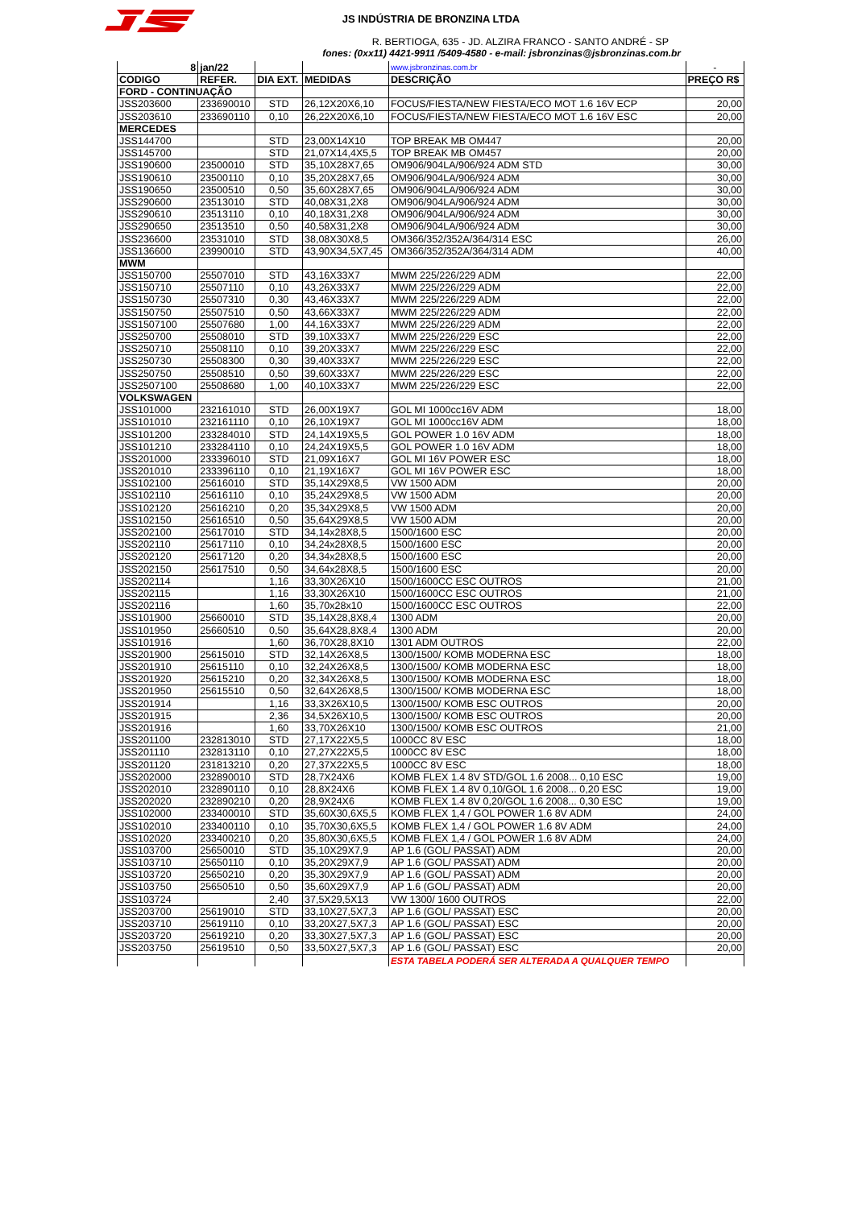JS INDÚSTRIA DE BRONZINA LTDA
R. BERTIOGA, 635 - JD. ALZIRA FRANCO - SANTO ANDRÉ - SP
fones: (0xx11) 4421-9911 /5409-4580 - e-mail: jsbronzinas@jsbronzinas.com.br
| 8 | jan/22 | | | www.jsbronzinas.com.br | - |
| CODIGO | REFER. | DIA EXT. | MEDIDAS | DESCRIÇÃO | PREÇO R$ |
| FORD - CONTINUAÇÃO | | | | | |
| JSS203600 | 233690010 | STD | 26,12X20X6,10 | FOCUS/FIESTA/NEW FIESTA/ECO MOT 1.6 16V ECP | 20,00 |
| JSS203610 | 233690110 | 0,10 | 26,22X20X6,10 | FOCUS/FIESTA/NEW FIESTA/ECO MOT 1.6 16V ESC | 20,00 |
| MERCEDES | | | | | |
| JSS144700 | | STD | 23,00X14X10 | TOP BREAK MB OM447 | 20,00 |
| JSS145700 | | STD | 21,07X14,4X5,5 | TOP BREAK MB OM457 | 20,00 |
| JSS190600 | 23500010 | STD | 35,10X28X7,65 | OM906/904LA/906/924 ADM STD | 30,00 |
| JSS190610 | 23500110 | 0,10 | 35,20X28X7,65 | OM906/904LA/906/924 ADM | 30,00 |
| JSS190650 | 23500510 | 0,50 | 35,60X28X7,65 | OM906/904LA/906/924 ADM | 30,00 |
| JSS290600 | 23513010 | STD | 40,08X31,2X8 | OM906/904LA/906/924 ADM | 30,00 |
| JSS290610 | 23513110 | 0,10 | 40,18X31,2X8 | OM906/904LA/906/924 ADM | 30,00 |
| JSS290650 | 23513510 | 0,50 | 40,58X31,2X8 | OM906/904LA/906/924 ADM | 30,00 |
| JSS236600 | 23531010 | STD | 38,08X30X8,5 | OM366/352/352A/364/314 ESC | 26,00 |
| JSS136600 | 23990010 | STD | 43,90X34,5X7,45 | OM366/352/352A/364/314 ADM | 40,00 |
| MWM | | | | | |
| JSS150700 | 25507010 | STD | 43,16X33X7 | MWM 225/226/229 ADM | 22,00 |
| JSS150710 | 25507110 | 0,10 | 43,26X33X7 | MWM 225/226/229 ADM | 22,00 |
| JSS150730 | 25507310 | 0,30 | 43,46X33X7 | MWM 225/226/229 ADM | 22,00 |
| JSS150750 | 25507510 | 0,50 | 43,66X33X7 | MWM 225/226/229 ADM | 22,00 |
| JSS1507100 | 25507680 | 1,00 | 44,16X33X7 | MWM 225/226/229 ADM | 22,00 |
| JSS250700 | 25508010 | STD | 39,10X33X7 | MWM 225/226/229 ESC | 22,00 |
| JSS250710 | 25508110 | 0,10 | 39,20X33X7 | MWM 225/226/229 ESC | 22,00 |
| JSS250730 | 25508300 | 0,30 | 39,40X33X7 | MWM 225/226/229 ESC | 22,00 |
| JSS250750 | 25508510 | 0,50 | 39,60X33X7 | MWM 225/226/229 ESC | 22,00 |
| JSS2507100 | 25508680 | 1,00 | 40,10X33X7 | MWM 225/226/229 ESC | 22,00 |
| VOLKSWAGEN | | | | | |
| JSS101000 | 232161010 | STD | 26,00X19X7 | GOL MI 1000cc16V ADM | 18,00 |
| JSS101010 | 232161110 | 0,10 | 26,10X19X7 | GOL MI 1000cc16V ADM | 18,00 |
| JSS101200 | 233284010 | STD | 24,14X19X5,5 | GOL POWER 1.0 16V ADM | 18,00 |
| JSS101210 | 233284110 | 0,10 | 24,24X19X5,5 | GOL POWER 1.0 16V ADM | 18,00 |
| JSS201000 | 233396010 | STD | 21,09X16X7 | GOL MI 16V POWER ESC | 18,00 |
| JSS201010 | 233396110 | 0,10 | 21,19X16X7 | GOL MI 16V POWER ESC | 18,00 |
| JSS102100 | 25616010 | STD | 35,14X29X8,5 | VW 1500 ADM | 20,00 |
| JSS102110 | 25616110 | 0,10 | 35,24X29X8,5 | VW 1500 ADM | 20,00 |
| JSS102120 | 25616210 | 0,20 | 35,34X29X8,5 | VW 1500 ADM | 20,00 |
| JSS102150 | 25616510 | 0,50 | 35,64X29X8,5 | VW 1500 ADM | 20,00 |
| JSS202100 | 25617010 | STD | 34,14x28X8,5 | 1500/1600 ESC | 20,00 |
| JSS202110 | 25617110 | 0,10 | 34,24x28X8,5 | 1500/1600 ESC | 20,00 |
| JSS202120 | 25617120 | 0,20 | 34,34x28X8,5 | 1500/1600 ESC | 20,00 |
| JSS202150 | 25617510 | 0,50 | 34,64x28X8,5 | 1500/1600 ESC | 20,00 |
| JSS202114 | | 1,16 | 33,30X26X10 | 1500/1600CC ESC OUTROS | 21,00 |
| JSS202115 | | 1,16 | 33,30X26X10 | 1500/1600CC ESC OUTROS | 21,00 |
| JSS202116 | | 1,60 | 35,70x28x10 | 1500/1600CC ESC OUTROS | 22,00 |
| JSS101900 | 25660010 | STD | 35,14X28,8X8,4 | 1300 ADM | 20,00 |
| JSS101950 | 25660510 | 0,50 | 35,64X28,8X8,4 | 1300 ADM | 20,00 |
| JSS101916 | | 1,60 | 36,70X28,8X10 | 1301 ADM OUTROS | 22,00 |
| JSS201900 | 25615010 | STD | 32,14X26X8,5 | 1300/1500/ KOMB MODERNA ESC | 18,00 |
| JSS201910 | 25615110 | 0,10 | 32,24X26X8,5 | 1300/1500/ KOMB MODERNA ESC | 18,00 |
| JSS201920 | 25615210 | 0,20 | 32,34X26X8,5 | 1300/1500/ KOMB MODERNA ESC | 18,00 |
| JSS201950 | 25615510 | 0,50 | 32,64X26X8,5 | 1300/1500/ KOMB MODERNA ESC | 18,00 |
| JSS201914 | | 1,16 | 33,3X26X10,5 | 1300/1500/ KOMB ESC OUTROS | 20,00 |
| JSS201915 | | 2,36 | 34,5X26X10,5 | 1300/1500/ KOMB ESC OUTROS | 20,00 |
| JSS201916 | | 1,60 | 33,70X26X10 | 1300/1500/ KOMB ESC OUTROS | 21,00 |
| JSS201100 | 232813010 | STD | 27,17X22X5,5 | 1000CC 8V ESC | 18,00 |
| JSS201110 | 232813110 | 0,10 | 27,27X22X5,5 | 1000CC 8V ESC | 18,00 |
| JSS201120 | 231813210 | 0,20 | 27,37X22X5,5 | 1000CC 8V ESC | 18,00 |
| JSS202000 | 232890010 | STD | 28,7X24X6 | KOMB FLEX 1.4 8V STD/GOL 1.6 2008... 0,10 ESC | 19,00 |
| JSS202010 | 232890110 | 0,10 | 28,8X24X6 | KOMB FLEX 1.4 8V 0,10/GOL 1.6 2008... 0,20 ESC | 19,00 |
| JSS202020 | 232890210 | 0,20 | 28,9X24X6 | KOMB FLEX 1.4 8V 0,20/GOL 1.6 2008... 0,30 ESC | 19,00 |
| JSS102000 | 233400010 | STD | 35,60X30,6X5,5 | KOMB FLEX 1,4 / GOL POWER 1.6 8V ADM | 24,00 |
| JSS102010 | 233400110 | 0,10 | 35,70X30,6X5,5 | KOMB FLEX 1,4 / GOL POWER 1.6 8V ADM | 24,00 |
| JSS102020 | 233400210 | 0,20 | 35,80X30,6X5,5 | KOMB FLEX 1,4 / GOL POWER 1.6 8V ADM | 24,00 |
| JSS103700 | 25650010 | STD | 35,10X29X7,9 | AP 1.6 (GOL/ PASSAT) ADM | 20,00 |
| JSS103710 | 25650110 | 0,10 | 35,20X29X7,9 | AP 1.6 (GOL/ PASSAT) ADM | 20,00 |
| JSS103720 | 25650210 | 0,20 | 35,30X29X7,9 | AP 1.6 (GOL/ PASSAT) ADM | 20,00 |
| JSS103750 | 25650510 | 0,50 | 35,60X29X7,9 | AP 1.6 (GOL/ PASSAT) ADM | 20,00 |
| JSS103724 | | 2,40 | 37,5X29,5X13 | VW 1300/ 1600 OUTROS | 22,00 |
| JSS203700 | 25619010 | STD | 33,10X27,5X7,3 | AP 1.6 (GOL/ PASSAT) ESC | 20,00 |
| JSS203710 | 25619110 | 0,10 | 33,20X27,5X7,3 | AP 1.6 (GOL/ PASSAT) ESC | 20,00 |
| JSS203720 | 25619210 | 0,20 | 33,30X27,5X7,3 | AP 1.6 (GOL/ PASSAT) ESC | 20,00 |
| JSS203750 | 25619510 | 0,50 | 33,50X27,5X7,3 | AP 1.6 (GOL/ PASSAT) ESC | 20,00 |
| | | | | ESTA TABELA PODERÁ SER ALTERADA A QUALQUER TEMPO | |